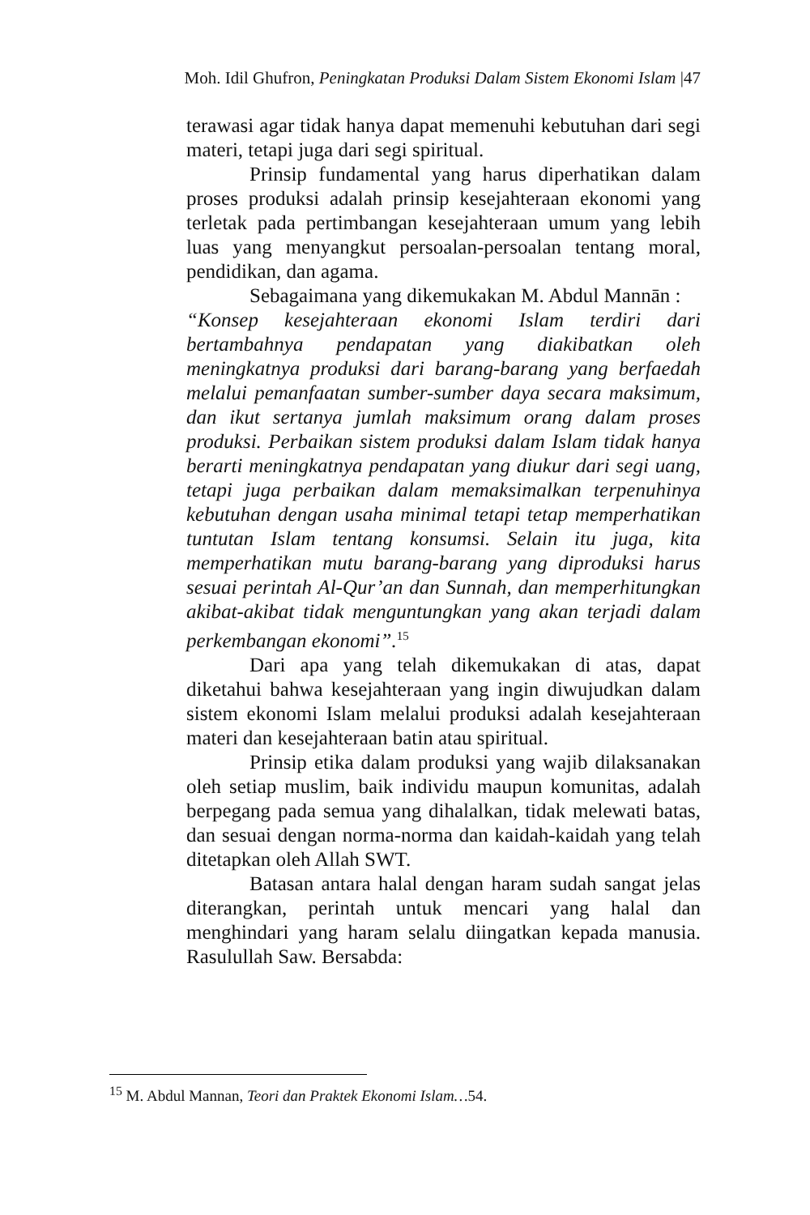Moh. Idil Ghufron, Peningkatan Produksi Dalam Sistem Ekonomi Islam |47
terawasi agar tidak hanya dapat memenuhi kebutuhan dari segi materi, tetapi juga dari segi spiritual.
Prinsip fundamental yang harus diperhatikan dalam proses produksi adalah prinsip kesejahteraan ekonomi yang terletak pada pertimbangan kesejahteraan umum yang lebih luas yang menyangkut persoalan-persoalan tentang moral, pendidikan, dan agama.
Sebagaimana yang dikemukakan M. Abdul Mannān :
“Konsep kesejahteraan ekonomi Islam terdiri dari bertambahnya pendapatan yang diakibatkan oleh meningkatnya produksi dari barang-barang yang berfaedah melalui pemanfaatan sumber-sumber daya secara maksimum, dan ikut sertanya jumlah maksimum orang dalam proses produksi. Perbaikan sistem produksi dalam Islam tidak hanya berarti meningkatnya pendapatan yang diukur dari segi uang, tetapi juga perbaikan dalam memaksimalkan terpenuhinya kebutuhan dengan usaha minimal tetapi tetap memperhatikan tuntutan Islam tentang konsumsi. Selain itu juga, kita memperhatikan mutu barang-barang yang diproduksi harus sesuai perintah Al-Qur’an dan Sunnah, dan memperhitungkan akibat-akibat tidak menguntungkan yang akan terjadi dalam perkembangan ekonomi”.<sup>15</sup>
Dari apa yang telah dikemukakan di atas, dapat diketahui bahwa kesejahteraan yang ingin diwujudkan dalam sistem ekonomi Islam melalui produksi adalah kesejahteraan materi dan kesejahteraan batin atau spiritual.
Prinsip etika dalam produksi yang wajib dilaksanakan oleh setiap muslim, baik individu maupun komunitas, adalah berpegang pada semua yang dihalalkan, tidak melewati batas, dan sesuai dengan norma-norma dan kaidah-kaidah yang telah ditetapkan oleh Allah SWT.
Batasan antara halal dengan haram sudah sangat jelas diterangkan, perintah untuk mencari yang halal dan menghindari yang haram selalu diingatkan kepada manusia. Rasulullah Saw. Bersabda:
<sup>15</sup> M. Abdul Mannan, Teori dan Praktek Ekonomi Islam…54.